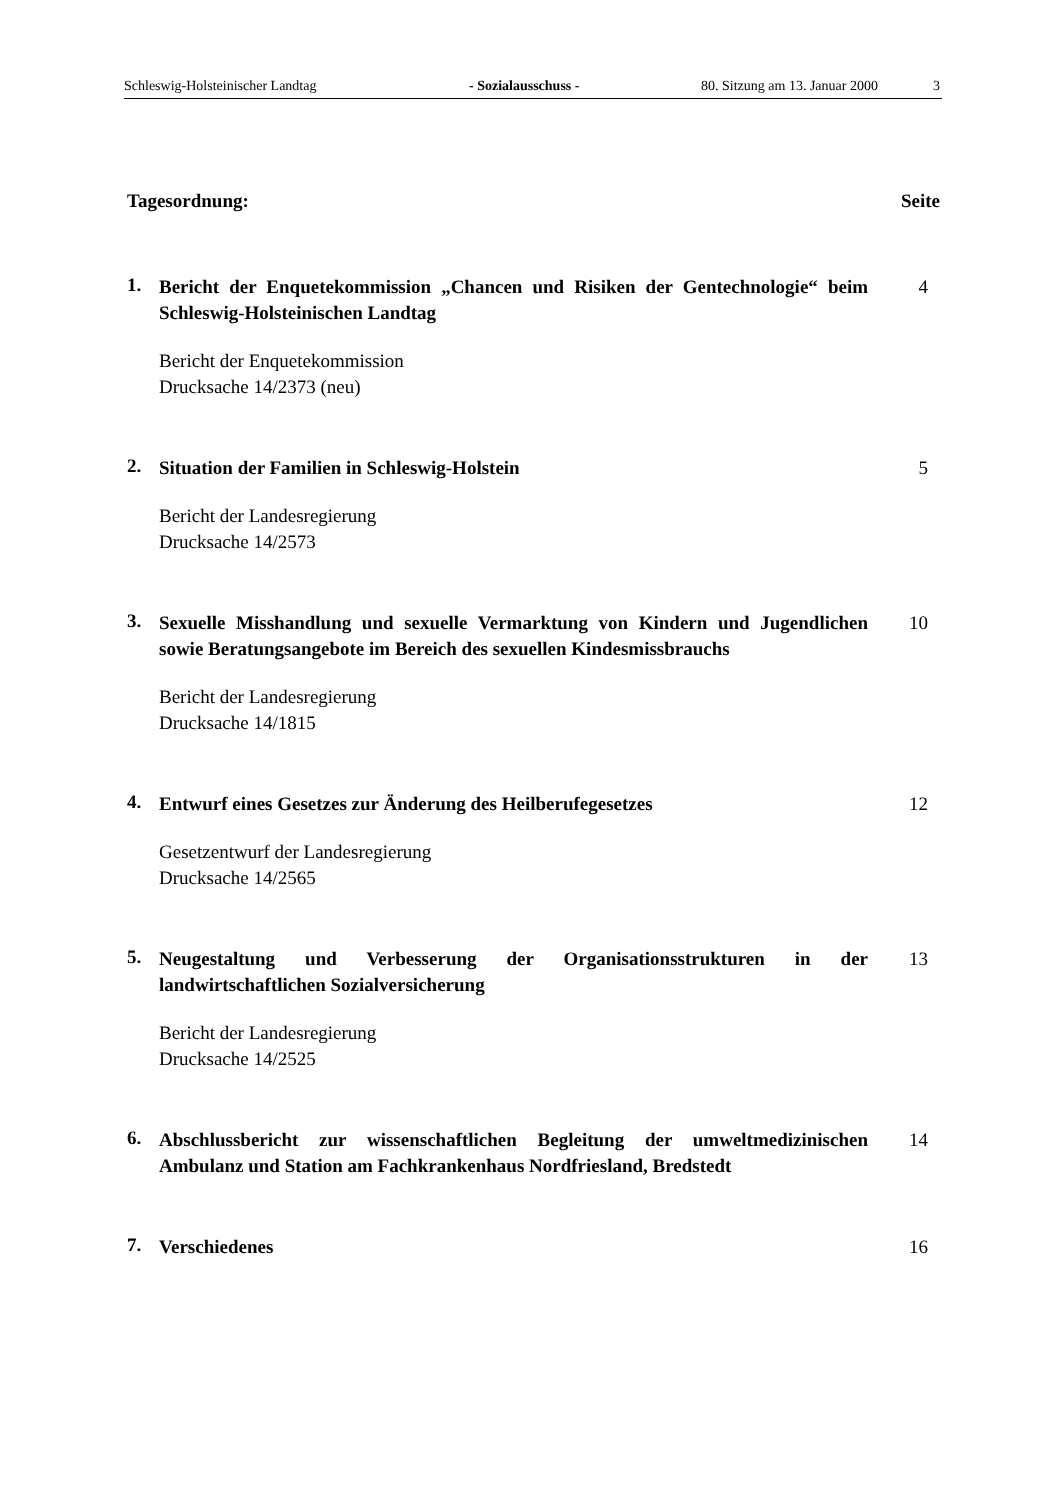Schleswig-Holsteinischer Landtag - Sozialausschuss - 80. Sitzung am 13. Januar 2000 3
Tagesordnung: Seite
1.
Bericht der Enquetekommission „Chancen und Risiken der Gentechnologie“ beim Schleswig-Holsteinischen Landtag
Bericht der Enquetekommission
Drucksache 14/2373 (neu)
4
2.
Situation der Familien in Schleswig-Holstein
Bericht der Landesregierung
Drucksache 14/2573
5
3.
Sexuelle Misshandlung und sexuelle Vermarktung von Kindern und Jugendlichen sowie Beratungsangebote im Bereich des sexuellen Kindesmissbrauchs
Bericht der Landesregierung
Drucksache 14/1815
10
4.
Entwurf eines Gesetzes zur Änderung des Heilberufegesetzes
Gesetzentwurf der Landesregierung
Drucksache 14/2565
12
5.
Neugestaltung und Verbesserung der Organisationsstrukturen in der landwirtschaftlichen Sozialversicherung
Bericht der Landesregierung
Drucksache 14/2525
13
6.
Abschlussbericht zur wissenschaftlichen Begleitung der umweltmedizinischen Ambulanz und Station am Fachkrankenhaus Nordfriesland, Bredstedt
14
7.
Verschiedenes 16